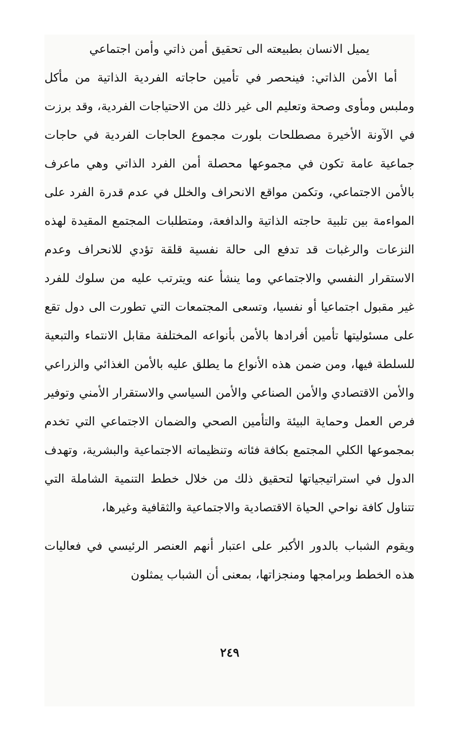يميل الانسان بطبيعته الى تحقيق أمن ذاتي وأمن اجتماعي
أما الأمن الذاتي: فينحصر في تأمين حاجاته الفردية الذاتية من مأكل وملبس ومأوى وصحة وتعليم الى غير ذلك من الاحتياجات الفردية، وقد برزت في الآونة الأخيرة مصطلحات بلورت مجموع الحاجات الفردية في حاجات جماعية عامة تكون في مجموعها محصلة أمن الفرد الذاتي وهي ماعرف بالأمن الاجتماعي، وتكمن مواقع الانحراف والخلل في عدم قدرة الفرد على المواءمة بين تلبية حاجته الذاتية والدافعة، ومتطلبات المجتمع المقيدة لهذه النزعات والرغبات قد تدفع الى حالة نفسية قلقة تؤدي للانحراف وعدم الاستقرار النفسي والاجتماعي وما ينشأ عنه ويترتب عليه من سلوك للفرد غير مقبول اجتماعيا أو نفسيا، وتسعى المجتمعات التي تطورت الى دول تقع على مسئوليتها تأمين أفرادها بالأمن بأنواعه المختلفة مقابل الانتماء والتبعية للسلطة فيها، ومن ضمن هذه الأنواع ما يطلق عليه بالأمن الغذائي والزراعي والأمن الاقتصادي والأمن الصناعي والأمن السياسي والاستقرار الأمني وتوفير فرص العمل وحماية البيئة والتأمين الصحي والضمان الاجتماعي التي تخدم بمجموعها الكلي المجتمع بكافة فئاته وتنظيماته الاجتماعية والبشرية، وتهدف الدول في استراتيجياتها لتحقيق ذلك من خلال خطط التنمية الشاملة التي تتناول كافة نواحي الحياة الاقتصادية والاجتماعية والثقافية وغيرها،
ويقوم الشباب بالدور الأكبر على اعتبار أنهم العنصر الرئيسي في فعاليات هذه الخطط وبرامجها ومنجزاتها، بمعنى أن الشباب يمثلون
٢٤٩